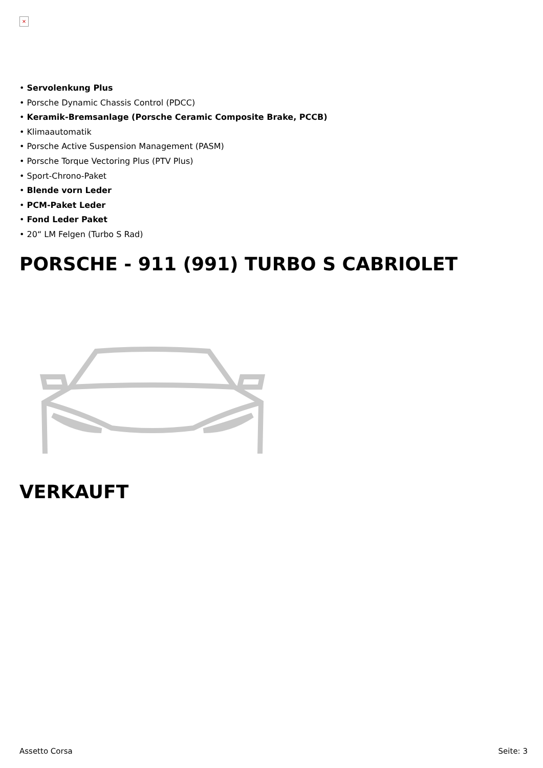×
• Servolenkung Plus
• Porsche Dynamic Chassis Control (PDCC)
• Keramik-Bremsanlage (Porsche Ceramic Composite Brake, PCCB)
• Klimaautomatik
• Porsche Active Suspension Management (PASM)
• Porsche Torque Vectoring Plus (PTV Plus)
• Sport-Chrono-Paket
• Blende vorn Leder
• PCM-Paket Leder
• Fond Leder Paket
• 20“ LM Felgen (Turbo S Rad)
PORSCHE - 911 (991) TURBO S CABRIOLET
VERKAUFT
Assetto Corsa Seite: 3